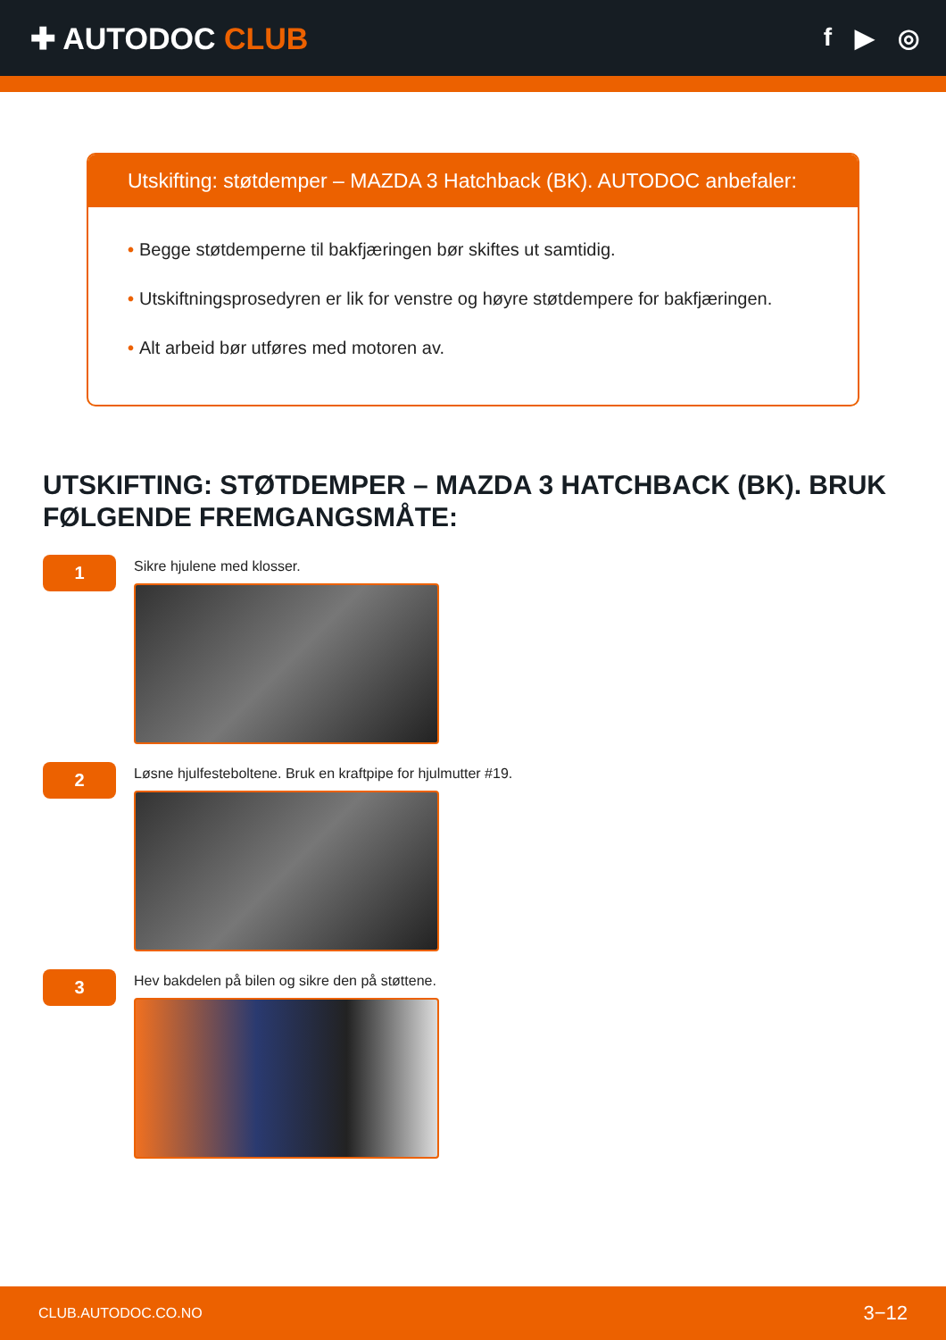✚ AUTODOC CLUB
f ▶ ◎
Utskifting: støtdemper – MAZDA 3 Hatchback (BK). AUTODOC anbefaler:
• Begge støtdemperne til bakfjæringen bør skiftes ut samtidig.
• Utskiftningsprosedyren er lik for venstre og høyre støtdempere for bakfjæringen.
• Alt arbeid bør utføres med motoren av.
UTSKIFTING: STØTDEMPER – MAZDA 3 HATCHBACK (BK). BRUK FØLGENDE FREMGANGSMÅTE:
1
Sikre hjulene med klosser.
2
Løsne hjulfesteboltene. Bruk en kraftpipe for hjulmutter #19.
3
Hev bakdelen på bilen og sikre den på støttene.
CLUB.AUTODOC.CO.NO 3−12